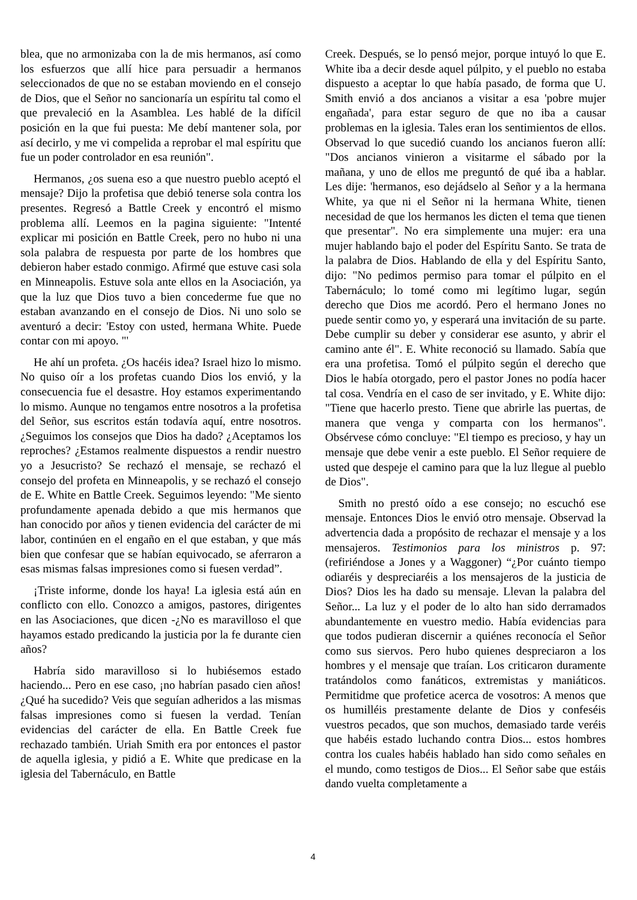blea, que no armonizaba con la de mis hermanos, así como los esfuerzos que allí hice para persuadir a hermanos seleccionados de que no se estaban moviendo en el consejo de Dios, que el Señor no sancionaría un espíritu tal como el que prevaleció en la Asamblea. Les hablé de la difícil posición en la que fui puesta: Me debí mantener sola, por así decirlo, y me vi compelida a reprobar el mal espíritu que fue un poder controlador en esa reunión".
Hermanos, ¿os suena eso a que nuestro pueblo aceptó el mensaje? Dijo la profetisa que debió tenerse sola contra los presentes. Regresó a Battle Creek y encontró el mismo problema allí. Leemos en la pagina siguiente: "Intenté explicar mi posición en Battle Creek, pero no hubo ni una sola palabra de respuesta por parte de los hombres que debieron haber estado conmigo. Afirmé que estuve casi sola en Minneapolis. Estuve sola ante ellos en la Asociación, ya que la luz que Dios tuvo a bien concederme fue que no estaban avanzando en el consejo de Dios. Ni uno solo se aventuró a decir: 'Estoy con usted, hermana White. Puede contar con mi apoyo. "'
He ahí un profeta. ¿Os hacéis idea? Israel hizo lo mismo. No quiso oír a los profetas cuando Dios los envió, y la consecuencia fue el desastre. Hoy estamos experimentando lo mismo. Aunque no tengamos entre nosotros a la profetisa del Señor, sus escritos están todavía aquí, entre nosotros. ¿Seguimos los consejos que Dios ha dado? ¿Aceptamos los reproches? ¿Estamos realmente dispuestos a rendir nuestro yo a Jesucristo? Se rechazó el mensaje, se rechazó el consejo del profeta en Minneapolis, y se rechazó el consejo de E. White en Battle Creek. Seguimos leyendo: "Me siento profundamente apenada debido a que mis hermanos que han conocido por años y tienen evidencia del carácter de mi labor, continúen en el engaño en el que estaban, y que más bien que confesar que se habían equivocado, se aferraron a esas mismas falsas impresiones como si fuesen verdad”.
¡Triste informe, donde los haya! La iglesia está aún en conflicto con ello. Conozco a amigos, pastores, dirigentes en las Asociaciones, que dicen -¿No es maravilloso el que hayamos estado predicando la justicia por la fe durante cien años?
Habría sido maravilloso si lo hubiésemos estado haciendo... Pero en ese caso, ¡no habrían pasado cien años! ¿Qué ha sucedido? Veis que seguían adheridos a las mismas falsas impresiones como si fuesen la verdad. Tenían evidencias del carácter de ella. En Battle Creek fue rechazado también. Uriah Smith era por entonces el pastor de aquella iglesia, y pidió a E. White que predicase en la iglesia del Tabernáculo, en Battle
Creek. Después, se lo pensó mejor, porque intuyó lo que E. White iba a decir desde aquel púlpito, y el pueblo no estaba dispuesto a aceptar lo que había pasado, de forma que U. Smith envió a dos ancianos a visitar a esa 'pobre mujer engañada', para estar seguro de que no iba a causar problemas en la iglesia. Tales eran los sentimientos de ellos. Observad lo que sucedió cuando los ancianos fueron allí: "Dos ancianos vinieron a visitarme el sábado por la mañana, y uno de ellos me preguntó de qué iba a hablar. Les dije: 'hermanos, eso dejádselo al Señor y a la hermana White, ya que ni el Señor ni la hermana White, tienen necesidad de que los hermanos les dicten el tema que tienen que presentar". No era simplemente una mujer: era una mujer hablando bajo el poder del Espíritu Santo. Se trata de la palabra de Dios. Hablando de ella y del Espíritu Santo, dijo: "No pedimos permiso para tomar el púlpito en el Tabernáculo; lo tomé como mi legítimo lugar, según derecho que Dios me acordó. Pero el hermano Jones no puede sentir como yo, y esperará una invitación de su parte. Debe cumplir su deber y considerar ese asunto, y abrir el camino ante él". E. White reconoció su llamado. Sabía que era una profetisa. Tomó el púlpito según el derecho que Dios le había otorgado, pero el pastor Jones no podía hacer tal cosa. Vendría en el caso de ser invitado, y E. White dijo: "Tiene que hacerlo presto. Tiene que abrirle las puertas, de manera que venga y comparta con los hermanos". Obsérvese cómo concluye: "El tiempo es precioso, y hay un mensaje que debe venir a este pueblo. El Señor requiere de usted que despeje el camino para que la luz llegue al pueblo de Dios".
Smith no prestó oído a ese consejo; no escuchó ese mensaje. Entonces Dios le envió otro mensaje. Observad la advertencia dada a propósito de rechazar el mensaje y a los mensajeros. Testimonios para los ministros p. 97: (refiriéndose a Jones y a Waggoner) “¿Por cuánto tiempo odiaréis y despreciaréis a los mensajeros de la justicia de Dios? Dios les ha dado su mensaje. Llevan la palabra del Señor... La luz y el poder de lo alto han sido derramados abundantemente en vuestro medio. Había evidencias para que todos pudieran discernir a quiénes reconocía el Señor como sus siervos. Pero hubo quienes despreciaron a los hombres y el mensaje que traían. Los criticaron duramente tratándolos como fanáticos, extremistas y maniáticos. Permitidme que profetice acerca de vosotros: A menos que os humilléis prestamente delante de Dios y confeséis vuestros pecados, que son muchos, demasiado tarde veréis que habéis estado luchando contra Dios... estos hombres contra los cuales habéis hablado han sido como señales en el mundo, como testigos de Dios... El Señor sabe que estáis dando vuelta completamente a
4